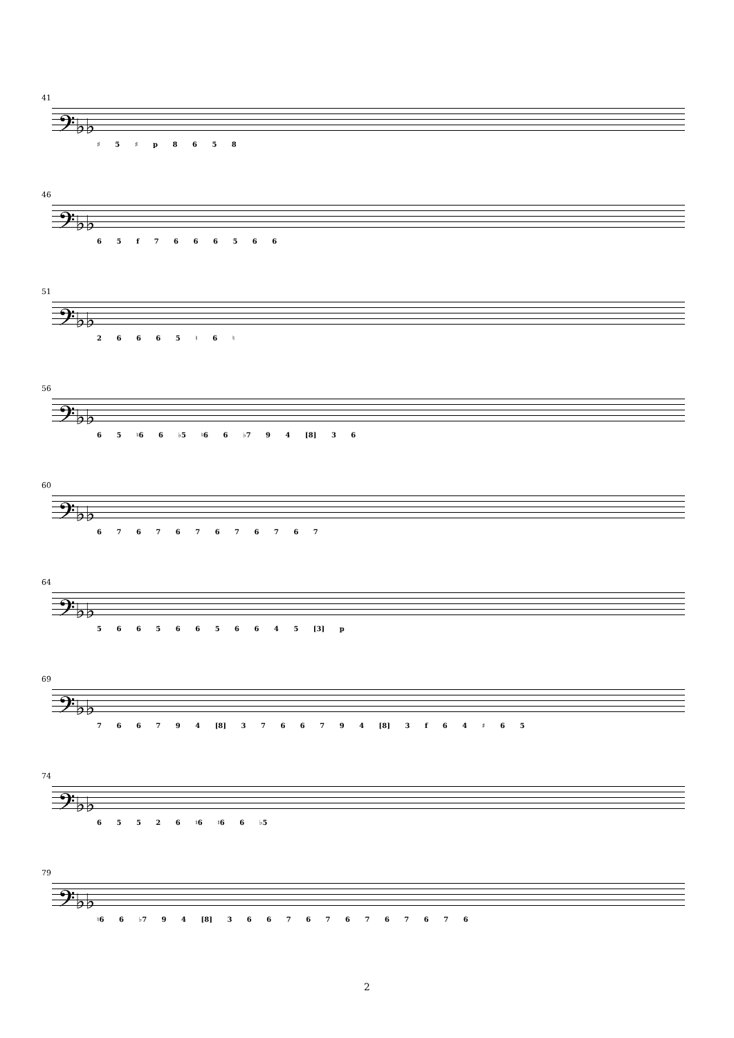41
𝄢♭♭
♯ 5 ♯ p 8 6 5 8
46
𝄢♭♭
6 5 f 7 6 6 6 5 6 6
51
𝄢♭♭
2 6 6 6 5 ♮ 6 ♮
56
𝄢♭♭
6 5 ♮6 6 ♭5 ♮6 6 ♭7 9 4 [8] 3 6
60
𝄢♭♭
6 7 6 7 6 7 6 7 6 7 6 7
64
𝄢♭♭
5 6 6 5 6 6 5 6 6 4 5 [3] p
69
𝄢♭♭
7 6 6 7 9 4 [8] 3 7 6 6 7 9 4 [8] 3 f 6 4 ♯ 6 5
74
𝄢♭♭
6 5 5 2 6 ♮6 ♮6 6 ♭5
79
𝄢♭♭
♮6 6 ♭7 9 4 [8] 3 6 6 7 6 7 6 7 6 7 6 7 6
2